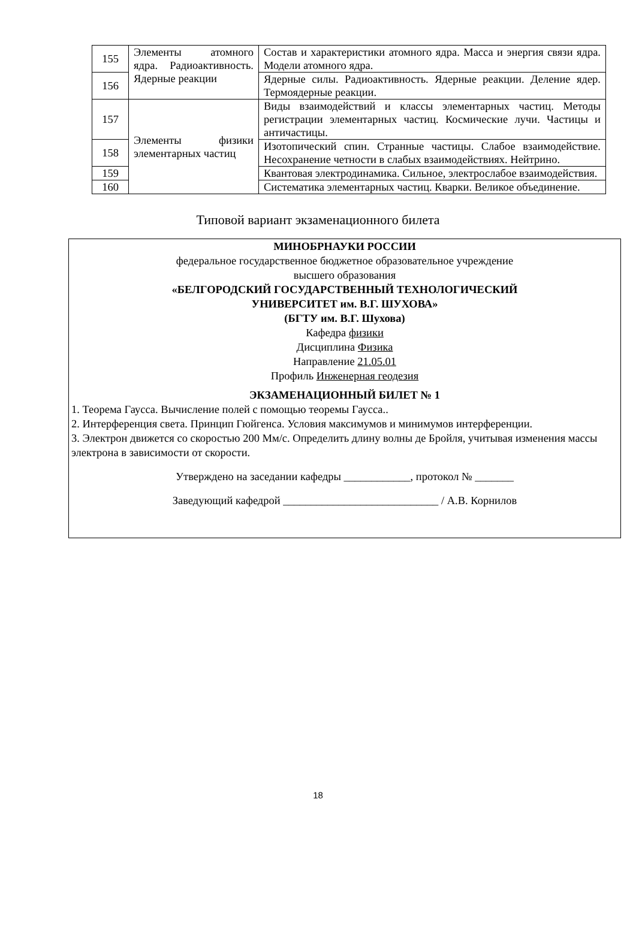| 155 | Элементы атомного ядра. Радиоактивность. Ядерные реакции | Состав и характеристики атомного ядра. Масса и энергия связи ядра. Модели атомного ядра. |
| 156 | | Ядерные силы. Радиоактивность. Ядерные реакции. Деление ядер. Термоядерные реакции. |
| 157 | Элементы физики элементарных частиц | Виды взаимодействий и классы элементарных частиц. Методы регистрации элементарных частиц. Космические лучи. Частицы и античастицы. |
| 158 | | Изотопический спин. Странные частицы. Слабое взаимодействие. Несохранение четности в слабых взаимодействиях. Нейтрино. |
| 159 | | Квантовая электродинамика. Сильное, электрослабое взаимодействия. |
| 160 | | Систематика элементарных частиц. Кварки. Великое объединение. |
Типовой вариант экзаменационного билета
МИНОБРНАУКИ РОССИИ
федеральное государственное бюджетное образовательное учреждение
высшего образования
«БЕЛГОРОДСКИЙ ГОСУДАРСТВЕННЫЙ ТЕХНОЛОГИЧЕСКИЙ
УНИВЕРСИТЕТ им. В.Г. ШУХОВА»
(БГТУ им. В.Г. Шухова)
Кафедра физики
Дисциплина Физика
Направление 21.05.01
Профиль Инженерная геодезия
ЭКЗАМЕНАЦИОННЫЙ БИЛЕТ № 1
1. Теорема Гаусса. Вычисление полей с помощью теоремы Гаусса..
2. Интерференция света. Принцип Гюйгенса. Условия максимумов и минимумов интерференции.
3. Электрон движется со скоростью 200 Мм/с. Определить длину волны де Бройля, учитывая изменения массы электрона в зависимости от скорости.
Утверждено на заседании кафедры ____________, протокол № _______
Заведующий кафедрой ____________________________ / А.В. Корнилов
18